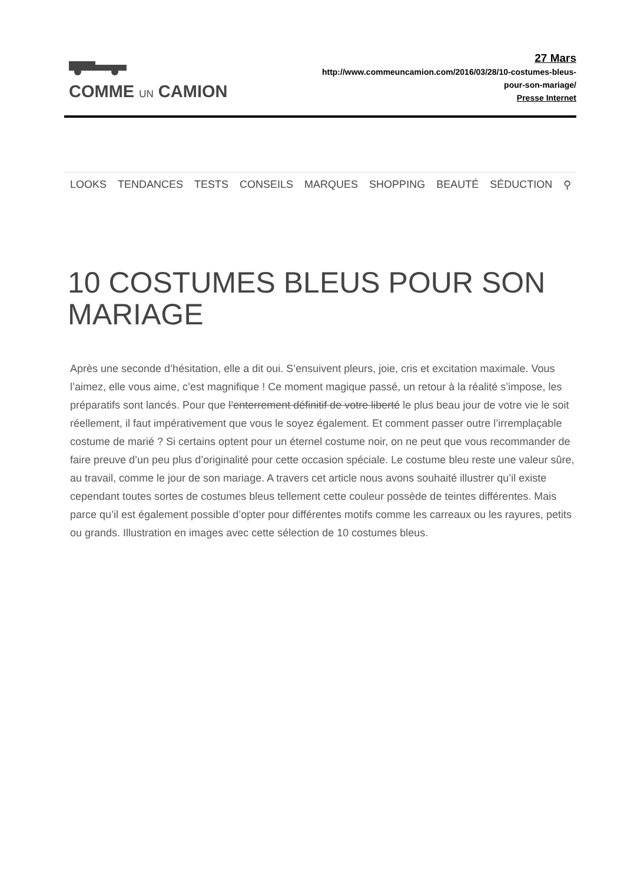COMME UN CAMION
27 Mars
http://www.commeuncamion.com/2016/03/28/10-costumes-bleus-
pour-son-mariage/
Presse Internet
LOOKS TENDANCES TESTS CONSEILS MARQUES SHOPPING BEAUTÉ SÉDUCTION ⚲
10 COSTUMES BLEUS POUR SON MARIAGE
Après une seconde d’hésitation, elle a dit oui. S’ensuivent pleurs, joie, cris et excitation maximale. Vous l’aimez, elle vous aime, c’est magnifique ! Ce moment magique passé, un retour à la réalité s’impose, les préparatifs sont lancés. Pour que l’enterrement définitif de votre liberté le plus beau jour de votre vie le soit réellement, il faut impérativement que vous le soyez également. Et comment passer outre l’irremplaçable costume de marié ? Si certains optent pour un éternel costume noir, on ne peut que vous recommander de faire preuve d’un peu plus d’originalité pour cette occasion spéciale. Le costume bleu reste une valeur sûre, au travail, comme le jour de son mariage. A travers cet article nous avons souhaité illustrer qu’il existe cependant toutes sortes de costumes bleus tellement cette couleur possède de teintes différentes. Mais parce qu’il est également possible d’opter pour différentes motifs comme les carreaux ou les rayures, petits ou grands. Illustration en images avec cette sélection de 10 costumes bleus.